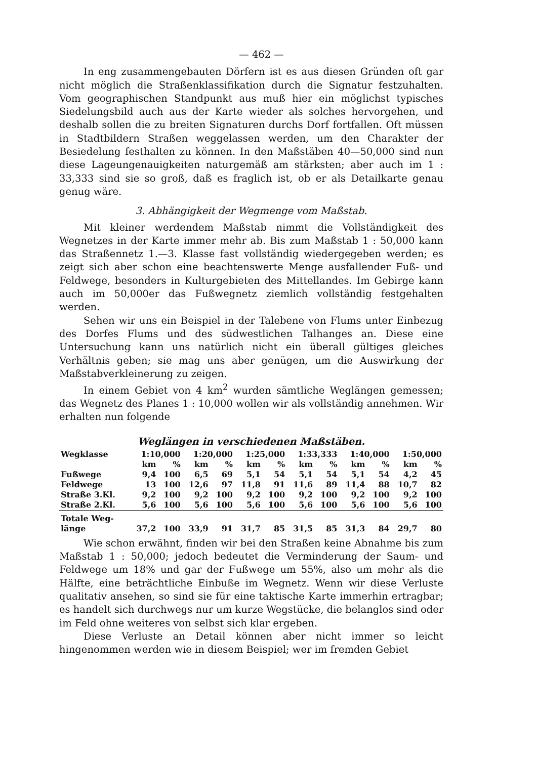— 462 —
In eng zusammengebauten Dörfern ist es aus diesen Gründen oft gar nicht möglich die Straßenklassifikation durch die Signatur festzuhalten. Vom geographischen Standpunkt aus muß hier ein möglichst typisches Siedelungsbild auch aus der Karte wieder als solches hervorgehen, und deshalb sollen die zu breiten Signaturen durchs Dorf fortfallen. Oft müssen in Stadtbildern Straßen weggelassen werden, um den Charakter der Besiedelung festhalten zu können. In den Maßstäben 40—50,000 sind nun diese Lageungenauigkeiten naturgemäß am stärksten; aber auch im 1 : 33,333 sind sie so groß, daß es fraglich ist, ob er als Detailkarte genau genug wäre.
3. Abhängigkeit der Wegmenge vom Maßstab.
Mit kleiner werdendem Maßstab nimmt die Vollständigkeit des Wegnetzes in der Karte immer mehr ab. Bis zum Maßstab 1 : 50,000 kann das Straßennetz 1.—3. Klasse fast vollständig wiedergegeben werden; es zeigt sich aber schon eine beachtenswerte Menge ausfallender Fuß- und Feldwege, besonders in Kulturgebieten des Mittellandes. Im Gebirge kann auch im 50,000er das Fußwegnetz ziemlich vollständig festgehalten werden.
Sehen wir uns ein Beispiel in der Talebene von Flums unter Einbezug des Dorfes Flums und des südwestlichen Talhanges an. Diese eine Untersuchung kann uns natürlich nicht ein überall gültiges gleiches Verhältnis geben; sie mag uns aber genügen, um die Auswirkung der Maßstabverkleinerung zu zeigen.
In einem Gebiet von 4 km<sup>2</sup> wurden sämtliche Weglängen gemessen; das Wegnetz des Planes 1 : 10,000 wollen wir als vollständig annehmen. Wir erhalten nun folgende
Weglängen in verschiedenen Maßstäben.
| Wegklasse | 1:10,000 | | 1:20,000 | | 1:25,000 | | 1:33,333 | | 1:40,000 | | 1:50,000 | |
| --- | --- | --- | --- | --- | --- | --- | --- | --- | --- | --- | --- | --- |
| | km | % | km | % | km | % | km | % | km | % | km | % |
| Fußwege | 9,4 | 100 | 6,5 | 69 | 5,1 | 54 | 5,1 | 54 | 5,1 | 54 | 4,2 | 45 |
| Feldwege | 13 | 100 | 12,6 | 97 | 11,8 | 91 | 11,6 | 89 | 11,4 | 88 | 10,7 | 82 |
| Straße 3.Kl. | 9,2 | 100 | 9,2 | 100 | 9,2 | 100 | 9,2 | 100 | 9,2 | 100 | 9,2 | 100 |
| Straße 2.Kl. | 5,6 | 100 | 5,6 | 100 | 5,6 | 100 | 5,6 | 100 | 5,6 | 100 | 5,6 | 100 |
| Totale Weg- länge | 37,2 | 100 | 33,9 | 91 | 31,7 | 85 | 31,5 | 85 | 31,3 | 84 | 29,7 | 80 |
Wie schon erwähnt, finden wir bei den Straßen keine Abnahme bis zum Maßstab 1 : 50,000; jedoch bedeutet die Verminderung der Saum- und Feldwege um 18% und gar der Fußwege um 55%, also um mehr als die Hälfte, eine beträchtliche Einbuße im Wegnetz. Wenn wir diese Verluste qualitativ ansehen, so sind sie für eine taktische Karte immerhin ertragbar; es handelt sich durchwegs nur um kurze Wegstücke, die belanglos sind oder im Feld ohne weiteres von selbst sich klar ergeben.
Diese Verluste an Detail können aber nicht immer so leicht hingenommen werden wie in diesem Beispiel; wer im fremden Gebiet